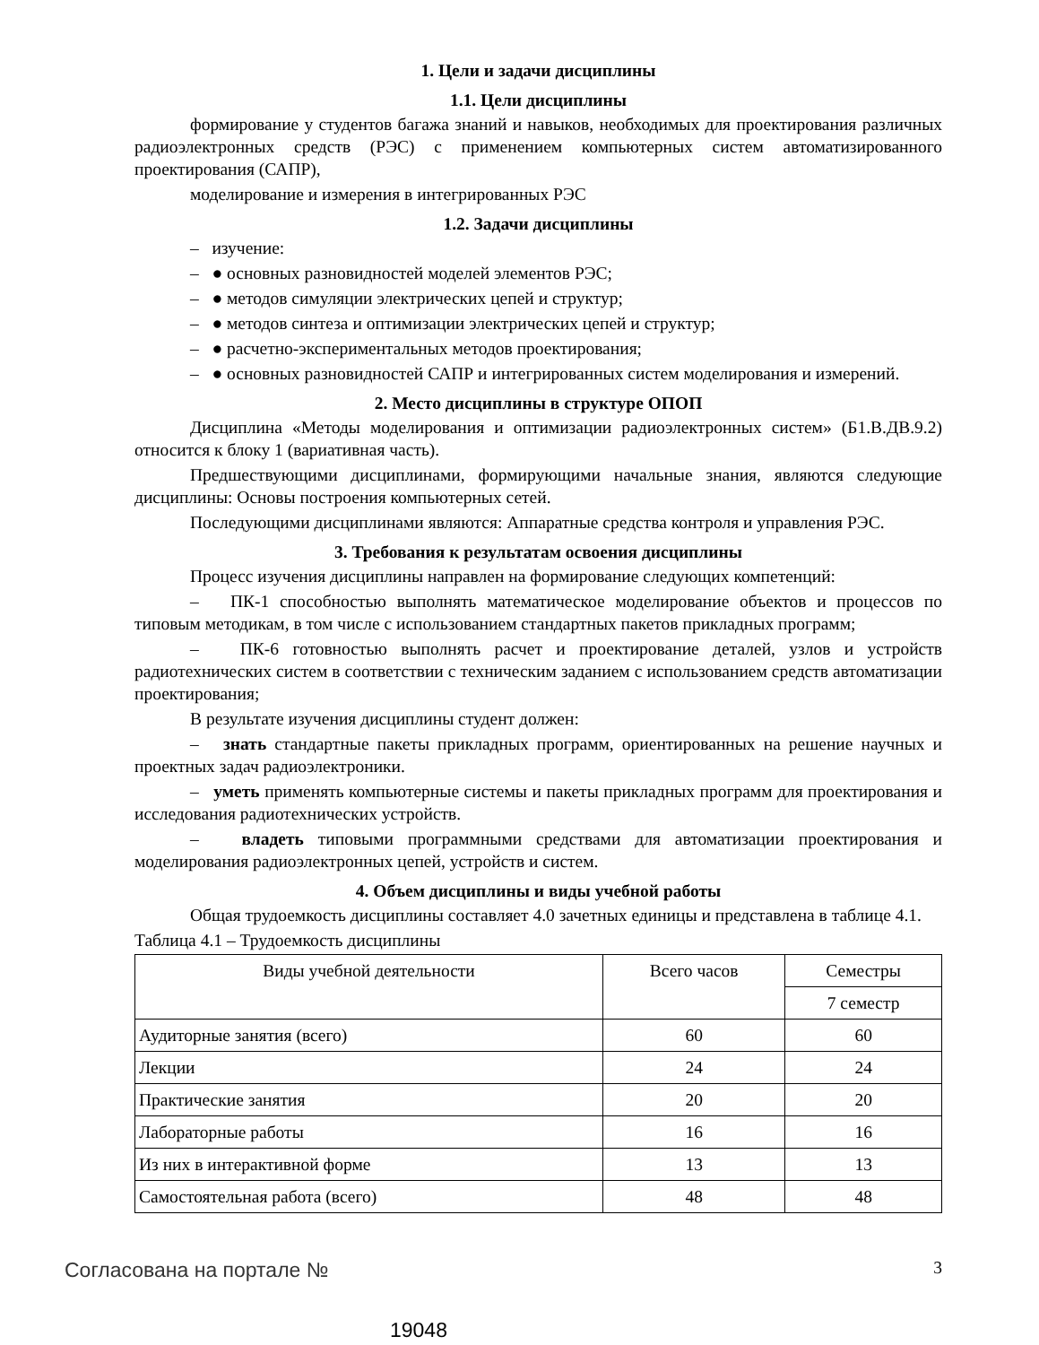1. Цели и задачи дисциплины
1.1. Цели дисциплины
формирование у студентов багажа знаний и навыков, необходимых для проектирования различных радиоэлектронных средств (РЭС) с применением компьютерных систем автоматизированного проектирования (САПР),
моделирование и измерения в интегрированных РЭС
1.2. Задачи дисциплины
– изучение:
– ● основных разновидностей моделей элементов РЭС;
– ● методов симуляции электрических цепей и структур;
– ● методов синтеза и оптимизации электрических цепей и структур;
– ● расчетно-экспериментальных методов проектирования;
– ● основных разновидностей САПР и интегрированных систем моделирования и измерений.
2. Место дисциплины в структуре ОПОП
Дисциплина «Методы моделирования и оптимизации радиоэлектронных систем» (Б1.В.ДВ.9.2) относится к блоку 1 (вариативная часть).
Предшествующими дисциплинами, формирующими начальные знания, являются следующие дисциплины: Основы построения компьютерных сетей.
Последующими дисциплинами являются: Аппаратные средства контроля и управления РЭС.
3. Требования к результатам освоения дисциплины
Процесс изучения дисциплины направлен на формирование следующих компетенций:
– ПК-1 способностью выполнять математическое моделирование объектов и процессов по типовым методикам, в том числе с использованием стандартных пакетов прикладных программ;
– ПК-6 готовностью выполнять расчет и проектирование деталей, узлов и устройств радиотехнических систем в соответствии с техническим заданием с использованием средств автоматизации проектирования;
В результате изучения дисциплины студент должен:
– знать стандартные пакеты прикладных программ, ориентированных на решение научных и проектных задач радиоэлектроники.
– уметь применять компьютерные системы и пакеты прикладных программ для проектирования и исследования радиотехнических устройств.
– владеть типовыми программными средствами для автоматизации проектирования и моделирования радиоэлектронных цепей, устройств и систем.
4. Объем дисциплины и виды учебной работы
Общая трудоемкость дисциплины составляет 4.0 зачетных единицы и представлена в таблице 4.1.
Таблица 4.1 – Трудоемкость дисциплины
| Виды учебной деятельности | Всего часов | Семестры |
| | | 7 семестр |
| Аудиторные занятия (всего) | 60 | 60 |
| Лекции | 24 | 24 |
| Практические занятия | 20 | 20 |
| Лабораторные работы | 16 | 16 |
| Из них в интерактивной форме | 13 | 13 |
| Самостоятельная работа (всего) | 48 | 48 |
Согласована на портале № 3
19048